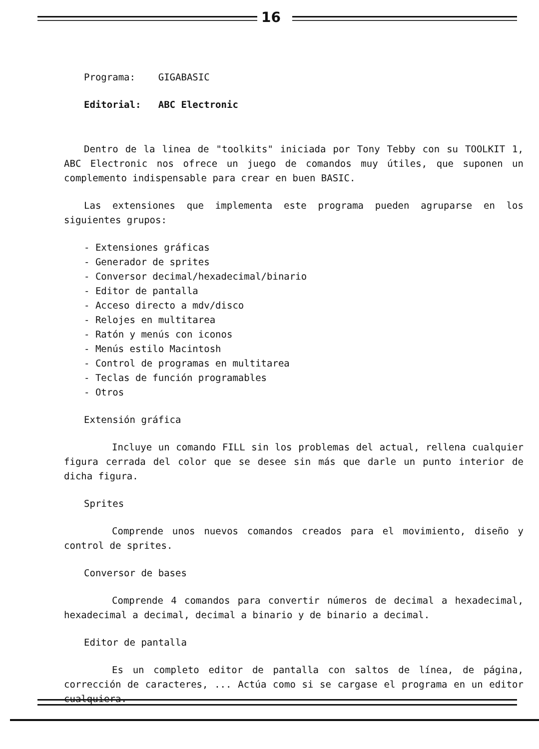16
Programa: GIGABASIC
Editorial: ABC Electronic
Dentro de la linea de "toolkits" iniciada por Tony Tebby con su TOOLKIT 1, ABC Electronic nos ofrece un juego de comandos muy útiles, que suponen un complemento indispensable para crear en buen BASIC.
Las extensiones que implementa este programa pueden agruparse en los siguientes grupos:
- Extensiones gráficas
- Generador de sprites
- Conversor decimal/hexadecimal/binario
- Editor de pantalla
- Acceso directo a mdv/disco
- Relojes en multitarea
- Ratón y menús con iconos
- Menús estilo Macintosh
- Control de programas en multitarea
- Teclas de función programables
- Otros
Extensión gráfica
Incluye un comando FILL sin los problemas del actual, rellena cualquier figura cerrada del color que se desee sin más que darle un punto interior de dicha figura.
Sprites
Comprende unos nuevos comandos creados para el movimiento, diseño y control de sprites.
Conversor de bases
Comprende 4 comandos para convertir números de decimal a hexadecimal, hexadecimal a decimal, decimal a binario y de binario a decimal.
Editor de pantalla
Es un completo editor de pantalla con saltos de línea, de página, corrección de caracteres, ... Actúa como si se cargase el programa en un editor cualquiera.